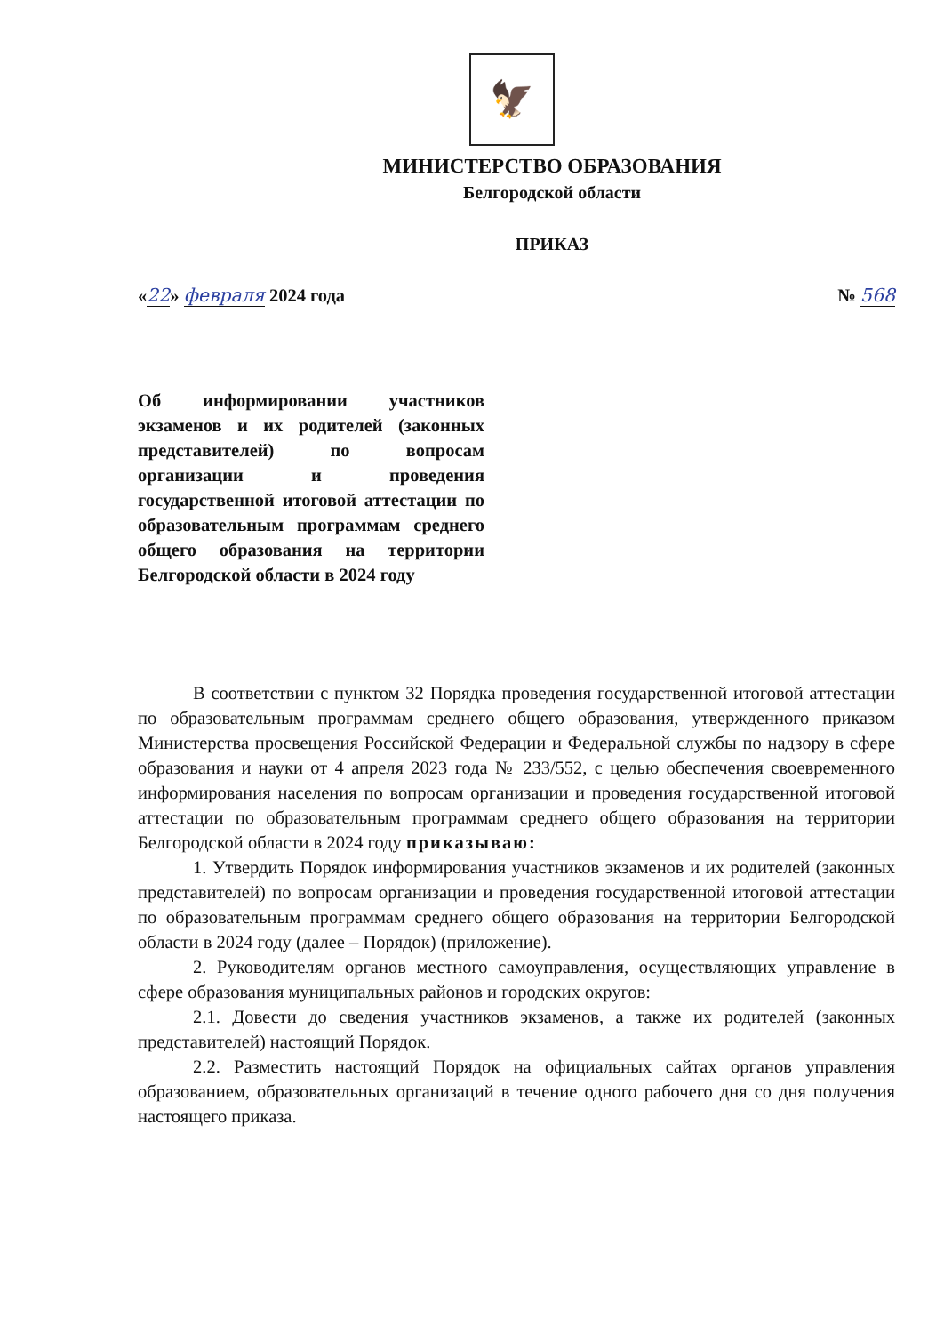🦅
МИНИСТЕРСТВО ОБРАЗОВАНИЯ
Белгородской области
ПРИКАЗ
«22» февраля 2024 года № 568
Об информировании участников экзаменов и их родителей (законных представителей) по вопросам организации и проведения государственной итоговой аттестации по образовательным программам среднего общего образования на территории Белгородской области в 2024 году
В соответствии с пунктом 32 Порядка проведения государственной итоговой аттестации по образовательным программам среднего общего образования, утвержденного приказом Министерства просвещения Российской Федерации и Федеральной службы по надзору в сфере образования и науки от 4 апреля 2023 года № 233/552, с целью обеспечения своевременного информирования населения по вопросам организации и проведения государственной итоговой аттестации по образовательным программам среднего общего образования на территории Белгородской области в 2024 году приказываю:
1. Утвердить Порядок информирования участников экзаменов и их родителей (законных представителей) по вопросам организации и проведения государственной итоговой аттестации по образовательным программам среднего общего образования на территории Белгородской области в 2024 году (далее – Порядок) (приложение).
2. Руководителям органов местного самоуправления, осуществляющих управление в сфере образования муниципальных районов и городских округов:
2.1. Довести до сведения участников экзаменов, а также их родителей (законных представителей) настоящий Порядок.
2.2. Разместить настоящий Порядок на официальных сайтах органов управления образованием, образовательных организаций в течение одного рабочего дня со дня получения настоящего приказа.